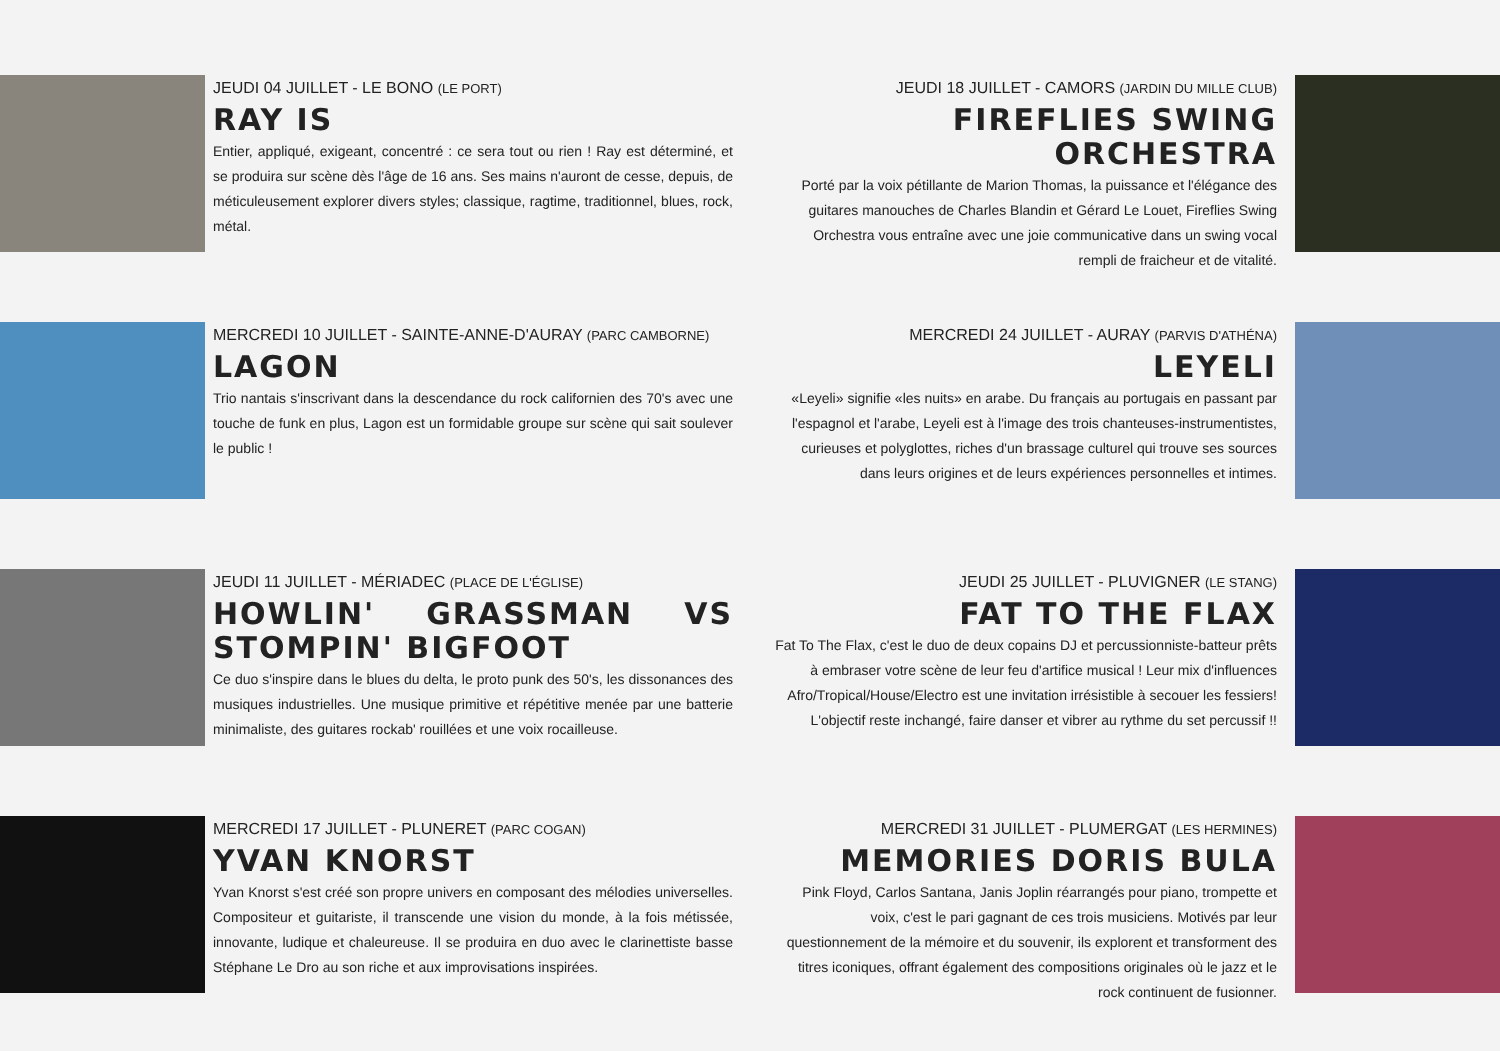JEUDI 04 JUILLET - LE BONO (LE PORT)
RAY IS
Entier, appliqué, exigeant, concentré : ce sera tout ou rien ! Ray est déterminé, et se produira sur scène dès l'âge de 16 ans. Ses mains n'auront de cesse, depuis, de méticuleusement explorer divers styles; classique, ragtime, traditionnel, blues, rock, métal.
JEUDI 18 JUILLET - CAMORS (JARDIN DU MILLE CLUB)
FIREFLIES SWING ORCHESTRA
Porté par la voix pétillante de Marion Thomas, la puissance et l'élégance des guitares manouches de Charles Blandin et Gérard Le Louet, Fireflies Swing Orchestra vous entraîne avec une joie communicative dans un swing vocal rempli de fraicheur et de vitalité.
MERCREDI 10 JUILLET - SAINTE-ANNE-D'AURAY (PARC CAMBORNE)
LAGON
Trio nantais s'inscrivant dans la descendance du rock californien des 70's avec une touche de funk en plus, Lagon est un formidable groupe sur scène qui sait soulever le public !
MERCREDI 24 JUILLET - AURAY (PARVIS D'ATHÉNA)
LEYELI
«Leyeli» signifie «les nuits» en arabe. Du français au portugais en passant par l'espagnol et l'arabe, Leyeli est à l'image des trois chanteuses-instrumentistes, curieuses et polyglottes, riches d'un brassage culturel qui trouve ses sources dans leurs origines et de leurs expériences personnelles et intimes.
JEUDI 11 JUILLET - MÉRIADEC (PLACE DE L'ÉGLISE)
HOWLIN' GRASSMAN VS STOMPIN' BIGFOOT
Ce duo s'inspire dans le blues du delta, le proto punk des 50's, les dissonances des musiques industrielles. Une musique primitive et répétitive menée par une batterie minimaliste, des guitares rockab' rouillées et une voix rocailleuse.
JEUDI 25 JUILLET - PLUVIGNER (LE STANG)
FAT TO THE FLAX
Fat To The Flax, c'est le duo de deux copains DJ et percussionniste-batteur prêts à embraser votre scène de leur feu d'artifice musical ! Leur mix d'influences Afro/Tropical/House/Electro est une invitation irrésistible à secouer les fessiers! L'objectif reste inchangé, faire danser et vibrer au rythme du set percussif !!
MERCREDI 17 JUILLET - PLUNERET (PARC COGAN)
YVAN KNORST
Yvan Knorst s'est créé son propre univers en composant des mélodies universelles. Compositeur et guitariste, il transcende une vision du monde, à la fois métissée, innovante, ludique et chaleureuse. Il se produira en duo avec le clarinettiste basse Stéphane Le Dro au son riche et aux improvisations inspirées.
MERCREDI 31 JUILLET - PLUMERGAT (LES HERMINES)
MEMORIES DORIS BULA
Pink Floyd, Carlos Santana, Janis Joplin réarrangés pour piano, trompette et voix, c'est le pari gagnant de ces trois musiciens. Motivés par leur questionnement de la mémoire et du souvenir, ils explorent et transforment des titres iconiques, offrant également des compositions originales où le jazz et le rock continuent de fusionner.